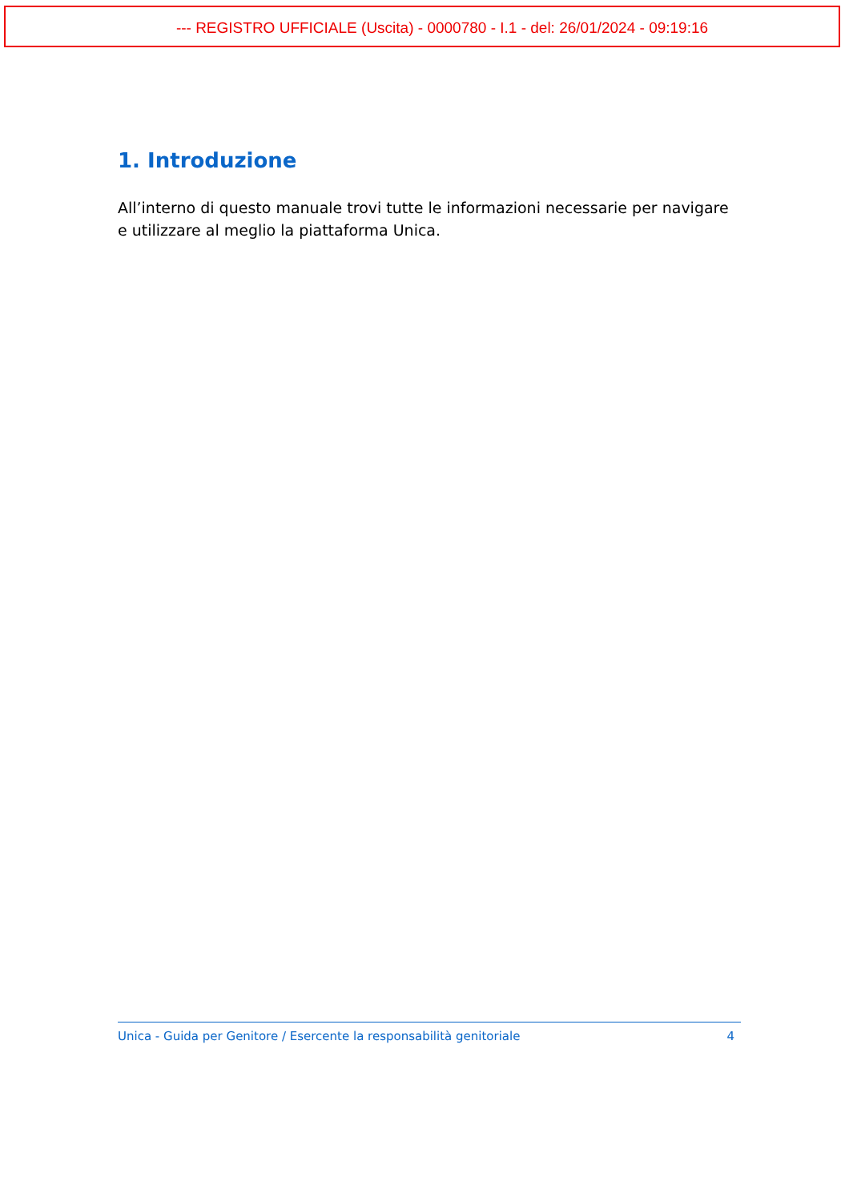--- REGISTRO UFFICIALE (Uscita) - 0000780 - I.1 - del: 26/01/2024 - 09:19:16
1. Introduzione
All’interno di questo manuale trovi tutte le informazioni necessarie per navigare e utilizzare al meglio la piattaforma Unica.
Unica - Guida per Genitore / Esercente la responsabilità genitoriale 4